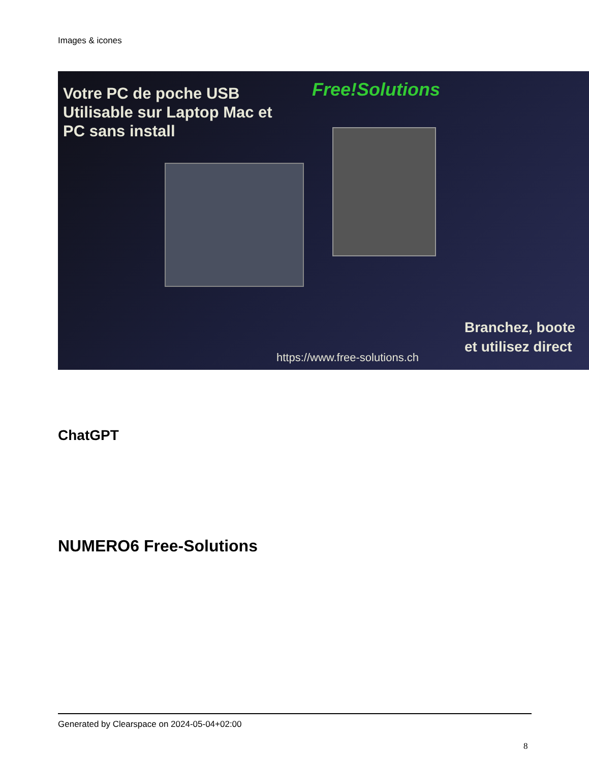Images & icones
Votre PC de poche USB
Utilisable sur Laptop Mac et
PC sans install
Free!Solutions
https://www.free-solutions.ch
Branchez, boote
et utilisez direct
ChatGPT
NUMERO6 Free-Solutions
Generated by Clearspace on 2024-05-04+02:00
8